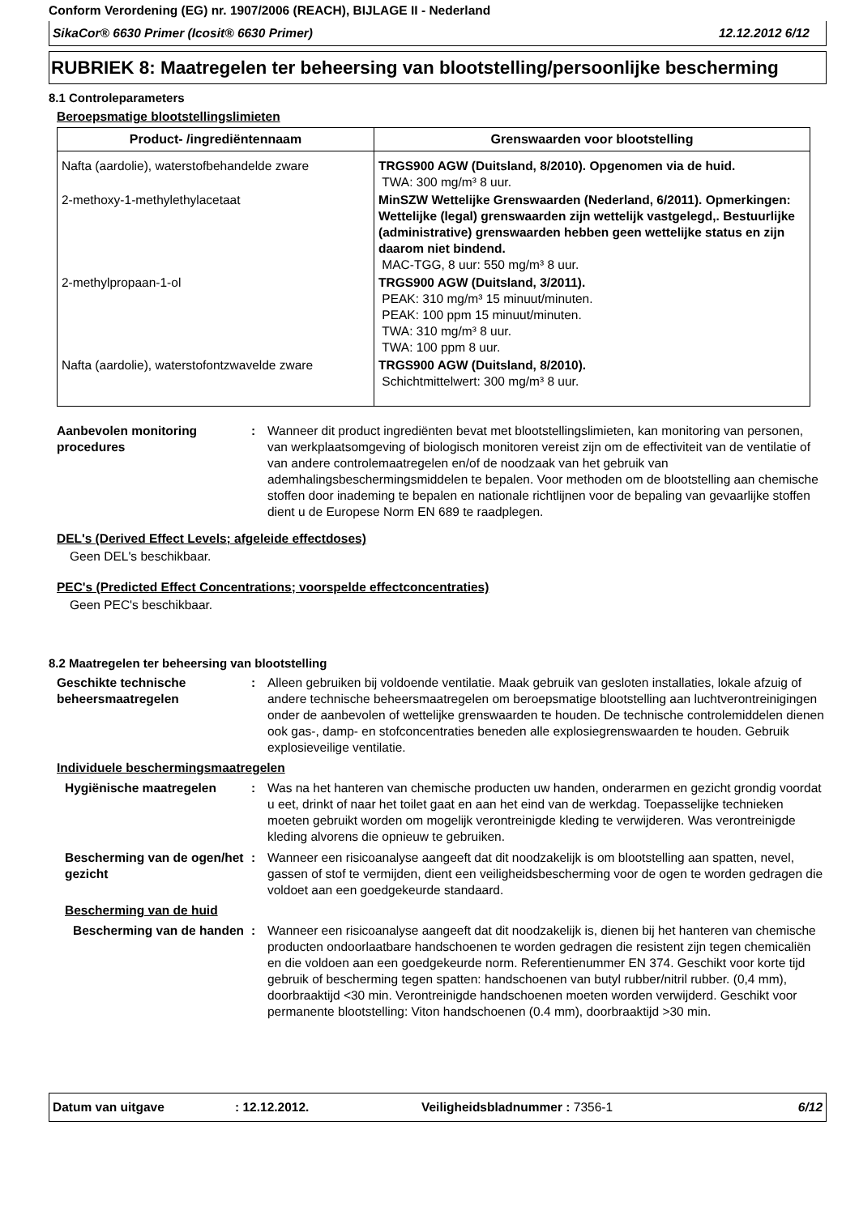Conform Verordening (EG) nr. 1907/2006 (REACH), BIJLAGE II - Nederland
SikaCor® 6630 Primer (Icosit® 6630 Primer) 12.12.2012 6/12
RUBRIEK 8: Maatregelen ter beheersing van blootstelling/persoonlijke bescherming
8.1 Controleparameters
Beroepsmatige blootstellingslimieten
| Product- /ingrediëntennaam | Grenswaarden voor blootstelling |
| --- | --- |
| Nafta (aardolie), waterstofbehandelde zware | TRGS900 AGW (Duitsland, 8/2010). Opgenomen via de huid. TWA: 300 mg/m³ 8 uur. |
| 2-methoxy-1-methylethylacetaat | MinSZW Wettelijke Grenswaarden (Nederland, 6/2011). Opmerkingen: Wettelijke (legal) grenswaarden zijn wettelijk vastgelegd,. Bestuurlijke (administrative) grenswaarden hebben geen wettelijke status en zijn daarom niet bindend. MAC-TGG, 8 uur: 550 mg/m³ 8 uur. |
| 2-methylpropaan-1-ol | TRGS900 AGW (Duitsland, 3/2011). PEAK: 310 mg/m³ 15 minuut/minuten. PEAK: 100 ppm 15 minuut/minuten. TWA: 310 mg/m³ 8 uur. TWA: 100 ppm 8 uur. |
| Nafta (aardolie), waterstofontzwavelde zware | TRGS900 AGW (Duitsland, 8/2010). Schichtmittelwert: 300 mg/m³ 8 uur. |
Aanbevolen monitoring procedures
: Wanneer dit product ingrediënten bevat met blootstellingslimieten, kan monitoring van personen, van werkplaatsomgeving of biologisch monitoren vereist zijn om de effectiviteit van de ventilatie of van andere controlemaatregelen en/of de noodzaak van het gebruik van ademhalingsbeschermingsmiddelen te bepalen. Voor methoden om de blootstelling aan chemische stoffen door inademing te bepalen en nationale richtlijnen voor de bepaling van gevaarlijke stoffen dient u de Europese Norm EN 689 te raadplegen.
DEL's (Derived Effect Levels; afgeleide effectdoses)
Geen DEL's beschikbaar.
PEC's (Predicted Effect Concentrations; voorspelde effectconcentraties)
Geen PEC's beschikbaar.
8.2 Maatregelen ter beheersing van blootstelling
Geschikte technische beheersmaatregelen
: Alleen gebruiken bij voldoende ventilatie. Maak gebruik van gesloten installaties, lokale afzuig of andere technische beheersmaatregelen om beroepsmatige blootstelling aan luchtverontreinigingen onder de aanbevolen of wettelijke grenswaarden te houden. De technische controlemiddelen dienen ook gas-, damp- en stofconcentraties beneden alle explosiegrenswaarden te houden. Gebruik explosieveilige ventilatie.
Individuele beschermingsmaatregelen
Hygiënische maatregelen : Was na het hanteren van chemische producten uw handen, onderarmen en gezicht grondig voordat u eet, drinkt of naar het toilet gaat en aan het eind van de werkdag. Toepasselijke technieken moeten gebruikt worden om mogelijk verontreinigde kleding te verwijderen. Was verontreinigde kleding alvorens die opnieuw te gebruiken.
Bescherming van de ogen/het gezicht
: Wanneer een risicoanalyse aangeeft dat dit noodzakelijk is om blootstelling aan spatten, nevel, gassen of stof te vermijden, dient een veiligheidsbescherming voor de ogen te worden gedragen die voldoet aan een goedgekeurde standaard.
Bescherming van de huid
Bescherming van de handen
: Wanneer een risicoanalyse aangeeft dat dit noodzakelijk is, dienen bij het hanteren van chemische producten ondoorlaatbare handschoenen te worden gedragen die resistent zijn tegen chemicaliën en die voldoen aan een goedgekeurde norm. Referentienummer EN 374. Geschikt voor korte tijd gebruik of bescherming tegen spatten: handschoenen van butyl rubber/nitril rubber. (0,4 mm), doorbraaktijd <30 min. Verontreinigde handschoenen moeten worden verwijderd. Geschikt voor permanente blootstelling: Viton handschoenen (0.4 mm), doorbraaktijd >30 min.
Datum van uitgave: 12.12.2012. Veiligheidsbladnummer : 7356-1 6/12